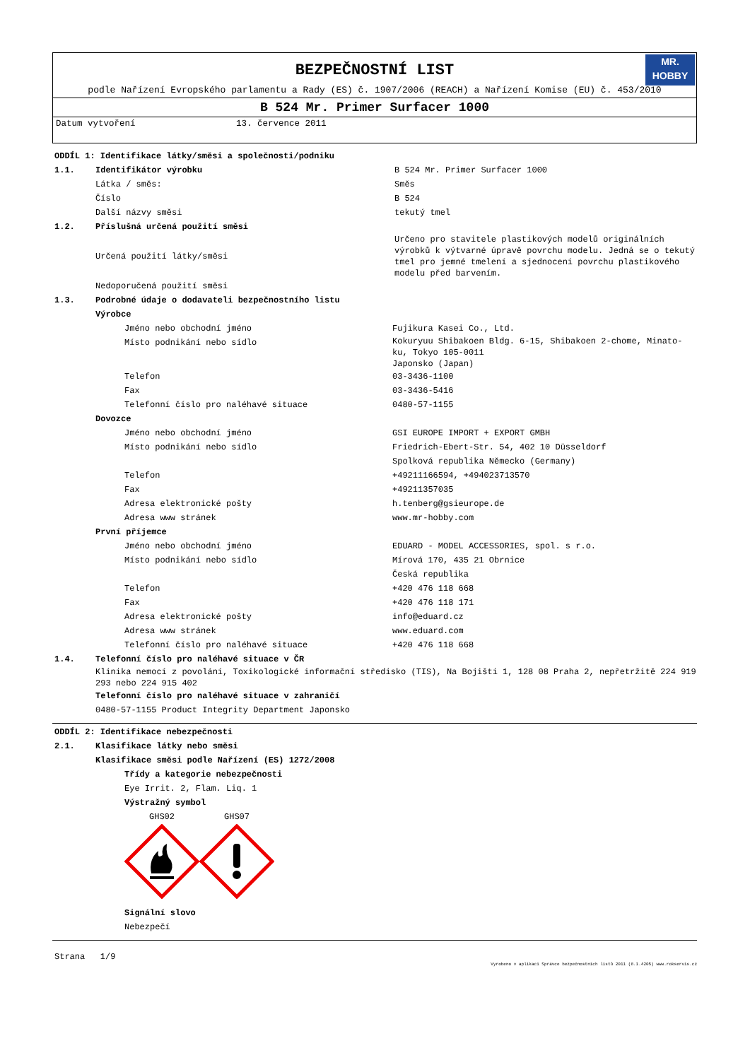BEZPEČNOSTNÍ LIST
MR.
HOBBY
podle Nařízení Evropského parlamentu a Rady (ES) č. 1907/2006 (REACH) a Nařízení Komise (EU) č. 453/2010
B 524 Mr. Primer Surfacer 1000
Datum vytvoření 13. července 2011
ODDÍL 1: Identifikace látky/směsi a společnosti/podniku
1.1. Identifikátor výrobku B 524 Mr. Primer Surfacer 1000
Látka / směs: Směs
Číslo B 524
Další názvy směsi tekutý tmel
1.2. Příslušná určená použití směsi
Určená použití látky/směsi Určeno pro stavitele plastikových modelů originálních výrobků k výtvarné úpravě povrchu modelu. Jedná se o tekutý tmel pro jemné tmelení a sjednocení povrchu plastikového modelu před barvením.
Nedoporučená použití směsi
1.3. Podrobné údaje o dodavateli bezpečnostního listu
Výrobce
Jméno nebo obchodní jméno Fujikura Kasei Co., Ltd.
Místo podnikání nebo sídlo Kokuryuu Shibakoen Bldg. 6-15, Shibakoen 2-chome, Minato-ku, Tokyo 105-0011
Japonsko (Japan)
Telefon 03-3436-1100
Fax 03-3436-5416
Telefonní číslo pro naléhavé situace 0480-57-1155
Dovozce
Jméno nebo obchodní jméno GSI EUROPE IMPORT + EXPORT GMBH
Místo podnikání nebo sídlo Friedrich-Ebert-Str. 54, 402 10 Düsseldorf
Spolková republika Německo (Germany)
Telefon +49211166594, +494023713570
Fax +49211357035
Adresa elektronické pošty h.tenberg@gsieurope.de
Adresa www stránek www.mr-hobby.com
První příjemce
Jméno nebo obchodní jméno EDUARD - MODEL ACCESSORIES, spol. s r.o.
Místo podnikání nebo sídlo Mírová 170, 435 21 Obrnice
Česká republika
Telefon +420 476 118 668
Fax +420 476 118 171
Adresa elektronické pošty info@eduard.cz
Adresa www stránek www.eduard.com
Telefonní číslo pro naléhavé situace +420 476 118 668
1.4. Telefonní číslo pro naléhavé situace v ČR
Klinika nemocí z povolání, Toxikologické informační středisko (TIS), Na Bojišti 1, 128 08 Praha 2, nepřetržitě 224 919 293 nebo 224 915 402
Telefonní číslo pro naléhavé situace v zahraničí
0480-57-1155 Product Integrity Department Japonsko
ODDÍL 2: Identifikace nebezpečnosti
2.1. Klasifikace látky nebo směsi
Klasifikace směsi podle Nařízení (ES) 1272/2008
Třídy a kategorie nebezpečnosti
Eye Irrit. 2, Flam. Liq. 1
Výstražný symbol
GHS02 GHS07
Signální slovo
Nebezpečí
Strana 1/9 Vyrobeno v aplikaci Správce bezpečnostních listů 2011 (8.1.4205) www.rokservis.cz